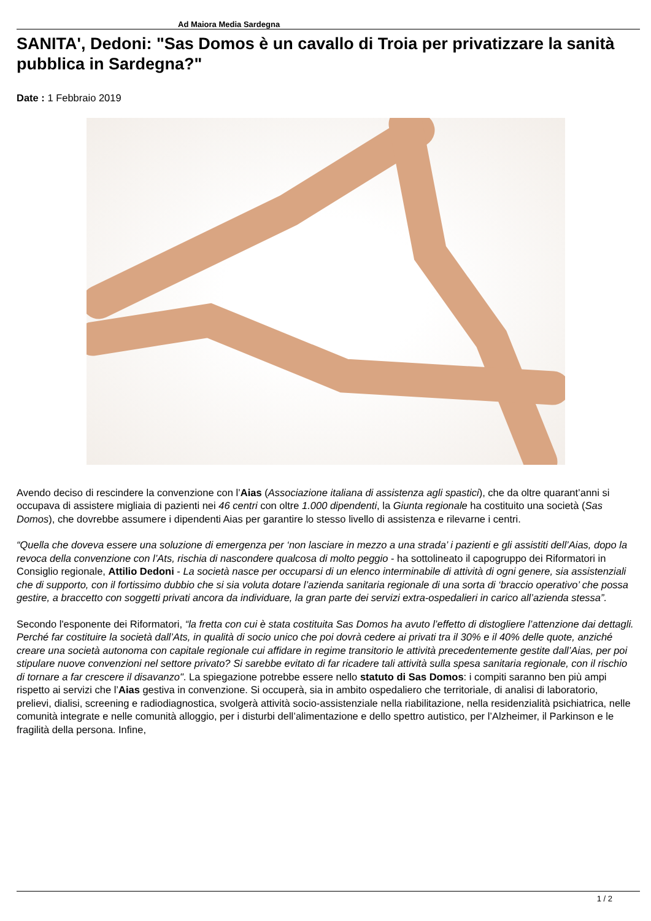Ad Maiora Media Sardegna
SANITA', Dedoni: "Sas Domos è un cavallo di Troia per privatizzare la sanità pubblica in Sardegna?"
Date : 1 Febbraio 2019
Avendo deciso di rescindere la convenzione con l’Aias (Associazione italiana di assistenza agli spastici), che da oltre quarant’anni si occupava di assistere migliaia di pazienti nei 46 centri con oltre 1.000 dipendenti, la Giunta regionale ha costituito una società (Sas Domos), che dovrebbe assumere i dipendenti Aias per garantire lo stesso livello di assistenza e rilevarne i centri.
“Quella che doveva essere una soluzione di emergenza per ‘non lasciare in mezzo a una strada’ i pazienti e gli assistiti dell’Aias, dopo la revoca della convenzione con l’Ats, rischia di nascondere qualcosa di molto peggio - ha sottolineato il capogruppo dei Riformatori in Consiglio regionale, Attilio Dedoni - La società nasce per occuparsi di un elenco interminabile di attività di ogni genere, sia assistenziali che di supporto, con il fortissimo dubbio che si sia voluta dotare l’azienda sanitaria regionale di una sorta di ‘braccio operativo’ che possa gestire, a braccetto con soggetti privati ancora da individuare, la gran parte dei servizi extra-ospedalieri in carico all’azienda stessa”.
Secondo l'esponente dei Riformatori, “la fretta con cui è stata costituita Sas Domos ha avuto l’effetto di distogliere l’attenzione dai dettagli. Perché far costituire la società dall’Ats, in qualità di socio unico che poi dovrà cedere ai privati tra il 30% e il 40% delle quote, anziché creare una società autonoma con capitale regionale cui affidare in regime transitorio le attività precedentemente gestite dall’Aias, per poi stipulare nuove convenzioni nel settore privato? Si sarebbe evitato di far ricadere tali attività sulla spesa sanitaria regionale, con il rischio di tornare a far crescere il disavanzo". La spiegazione potrebbe essere nello statuto di Sas Domos: i compiti saranno ben più ampi rispetto ai servizi che l’Aias gestiva in convenzione. Si occuperà, sia in ambito ospedaliero che territoriale, di analisi di laboratorio, prelievi, dialisi, screening e radiodiagnostica, svolgerà attività socio-assistenziale nella riabilitazione, nella residenzialità psichiatrica, nelle comunità integrate e nelle comunità alloggio, per i disturbi dell’alimentazione e dello spettro autistico, per l’Alzheimer, il Parkinson e le fragilità della persona. Infine,
1 / 2